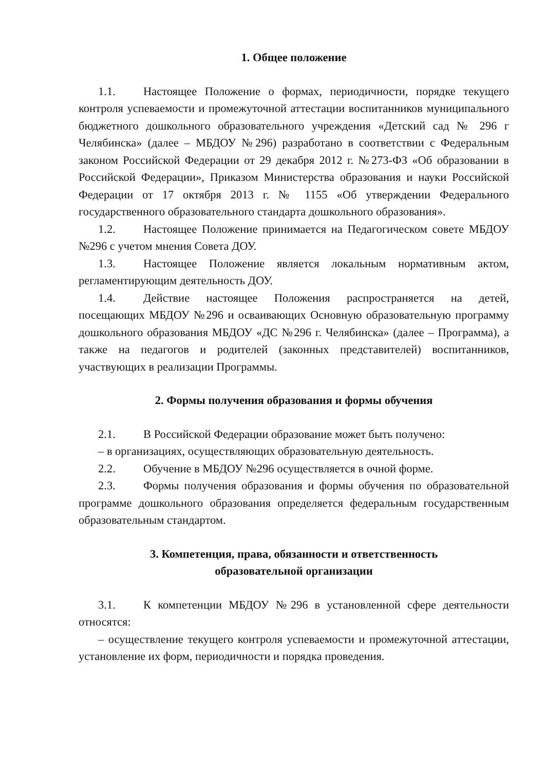1. Общее положение
1.1. Настоящее Положение о формах, периодичности, порядке текущего контроля успеваемости и промежуточной аттестации воспитанников муниципального бюджетного дошкольного образовательного учреждения «Детский сад № 296 г Челябинска» (далее – МБДОУ №296) разработано в соответствии с Федеральным законом Российской Федерации от 29 декабря 2012 г. №273-ФЗ «Об образовании в Российской Федерации», Приказом Министерства образования и науки Российской Федерации от 17 октября 2013 г. № 1155 «Об утверждении Федерального государственного образовательного стандарта дошкольного образования».
1.2. Настоящее Положение принимается на Педагогическом совете МБДОУ №296 с учетом мнения Совета ДОУ.
1.3. Настоящее Положение является локальным нормативным актом, регламентирующим деятельность ДОУ.
1.4. Действие настоящее Положения распространяется на детей, посещающих МБДОУ №296 и осваивающих Основную образовательную программу дошкольного образования МБДОУ «ДС №296 г. Челябинска» (далее – Программа), а также на педагогов и родителей (законных представителей) воспитанников, участвующих в реализации Программы.
2. Формы получения образования и формы обучения
2.1. В Российской Федерации образование может быть получено:
– в организациях, осуществляющих образовательную деятельность.
2.2. Обучение в МБДОУ №296 осуществляется в очной форме.
2.3. Формы получения образования и формы обучения по образовательной программе дошкольного образования определяется федеральным государственным образовательным стандартом.
3. Компетенция, права, обязанности и ответственность
образовательной организации
3.1. К компетенции МБДОУ №296 в установленной сфере деятельности относятся:
– осуществление текущего контроля успеваемости и промежуточной аттестации, установление их форм, периодичности и порядка проведения.